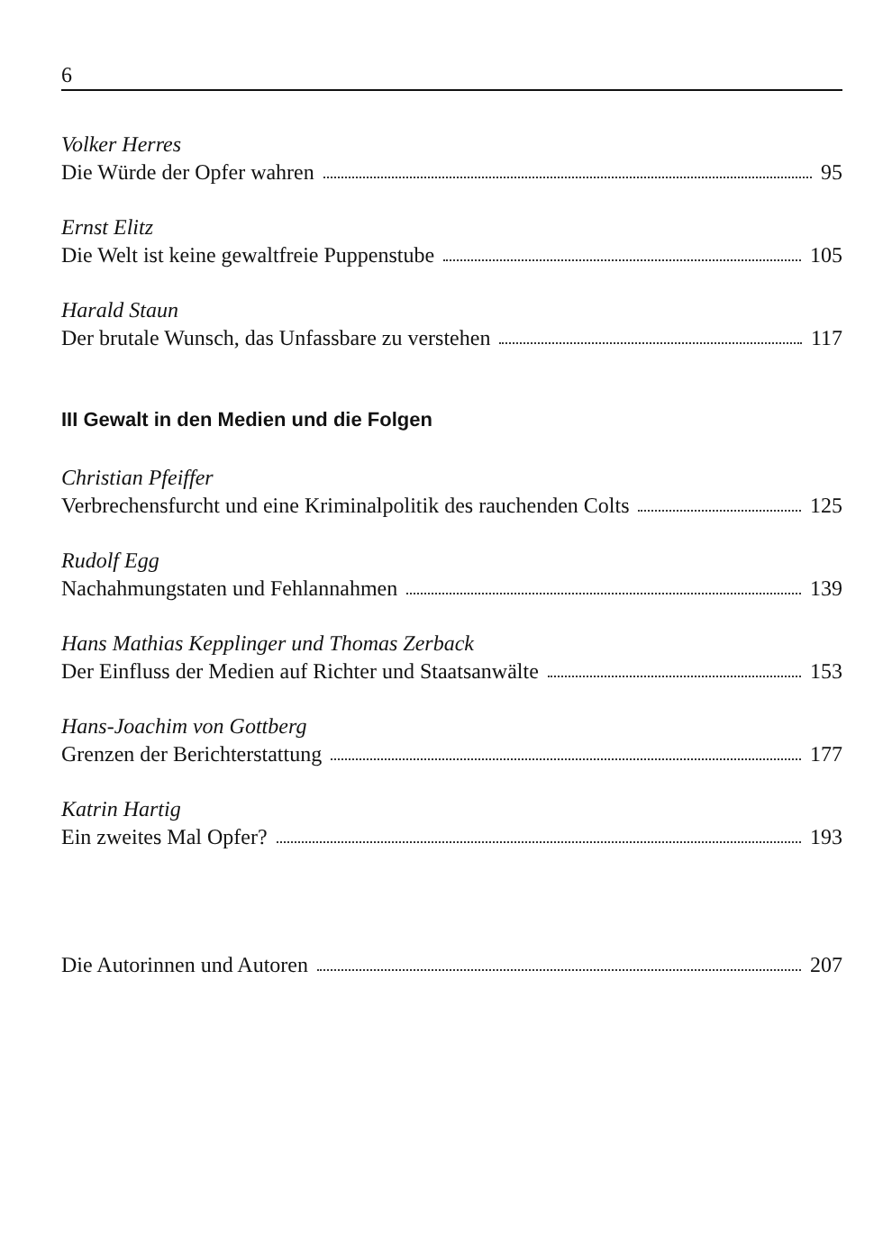6
Volker Herres
Die Würde der Opfer wahren 95
Ernst Elitz
Die Welt ist keine gewaltfreie Puppenstube 105
Harald Staun
Der brutale Wunsch, das Unfassbare zu verstehen 117
III Gewalt in den Medien und die Folgen
Christian Pfeiffer
Verbrechensfurcht und eine Kriminalpolitik des rauchenden Colts 125
Rudolf Egg
Nachahmungstaten und Fehlannahmen 139
Hans Mathias Kepplinger und Thomas Zerback
Der Einfluss der Medien auf Richter und Staatsanwälte 153
Hans-Joachim von Gottberg
Grenzen der Berichterstattung 177
Katrin Hartig
Ein zweites Mal Opfer? 193
Die Autorinnen und Autoren 207